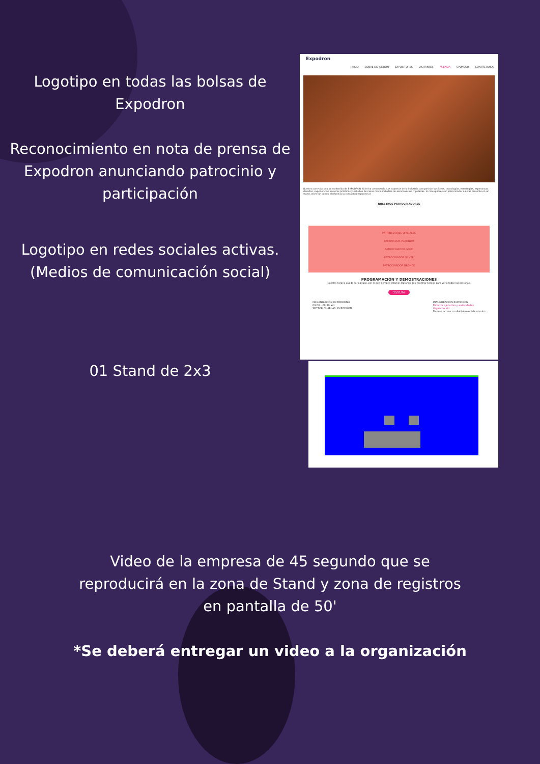Logotipo en todas las bolsas de Expodron
Reconocimiento en nota de prensa de Expodron anunciando patrocinio y participación
Logotipo en redes sociales activas. (Medios de comunicación social)
01 Stand de 2x3
Expodron
INICIO SOBRE EXPODRON EXPOSITORES VISITANTES AGENDA SPONSOR CONTÁCTANOS
Nuestra convocatoria de contenido de EXPODRON 2024 ha comenzado. Los expertos de la industria compartirán sus ideas, tecnologías, estrategias, esperanzas, desafíos, experiencias, mejores prácticas y estudios de casos con la industria de aeronaves no tripuladas. Si cree quieres ser patrocinador o estar presente en un stand, envíe un correo electrónico a contacto@expodron.cl
NUESTROS PATROCINADORES
PATRINADORES OFICIALES
PATRINADOR PLATINUM
PATROCINADOR GOLD
PATROCINADOR SILVER
PATROCINADOR BRONCE
PROGRAMACIÓN Y DEMOSTRACIONES
Nuestro horario puede ser agitado, por lo que siempre estamos tratando de encontrar tiempo para ver a todas las personas.
20/11/24
ORGANIZACIÓN EXPODRON®
09:00 - 09:30 am
SECTOR CHARLAS: EXPODRON
INAUGURACIÓN EXPODRON
Director ejecutivo y autoridades
Organización
Damos la mas cordial bienvenida a todos
Video de la empresa de 45 segundo que se reproducirá en la zona de Stand y zona de registros en pantalla de 50'
*Se deberá entregar un video a la organización